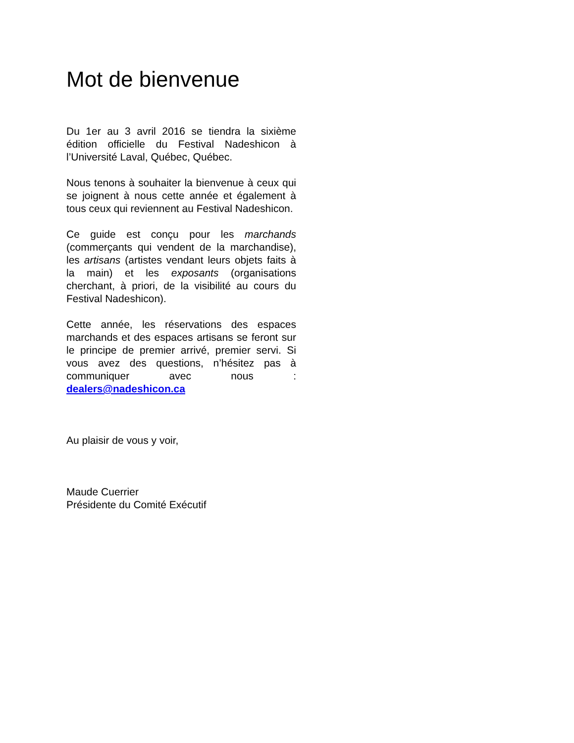Mot de bienvenue
Du 1er au 3 avril 2016 se tiendra la sixième édition officielle du Festival Nadeshicon à l’Université Laval, Québec, Québec.
Nous tenons à souhaiter la bienvenue à ceux qui se joignent à nous cette année et également à tous ceux qui reviennent au Festival Nadeshicon.
Ce guide est conçu pour les marchands (commerçants qui vendent de la marchandise), les artisans (artistes vendant leurs objets faits à la main) et les exposants (organisations cherchant, à priori, de la visibilité au cours du Festival Nadeshicon).
Cette année, les réservations des espaces marchands et des espaces artisans se feront sur le principe de premier arrivé, premier servi. Si vous avez des questions, n’hésitez pas à communiquer avec nous : dealers@nadeshicon.ca
Au plaisir de vous y voir,
Maude Cuerrier
Présidente du Comité Exécutif